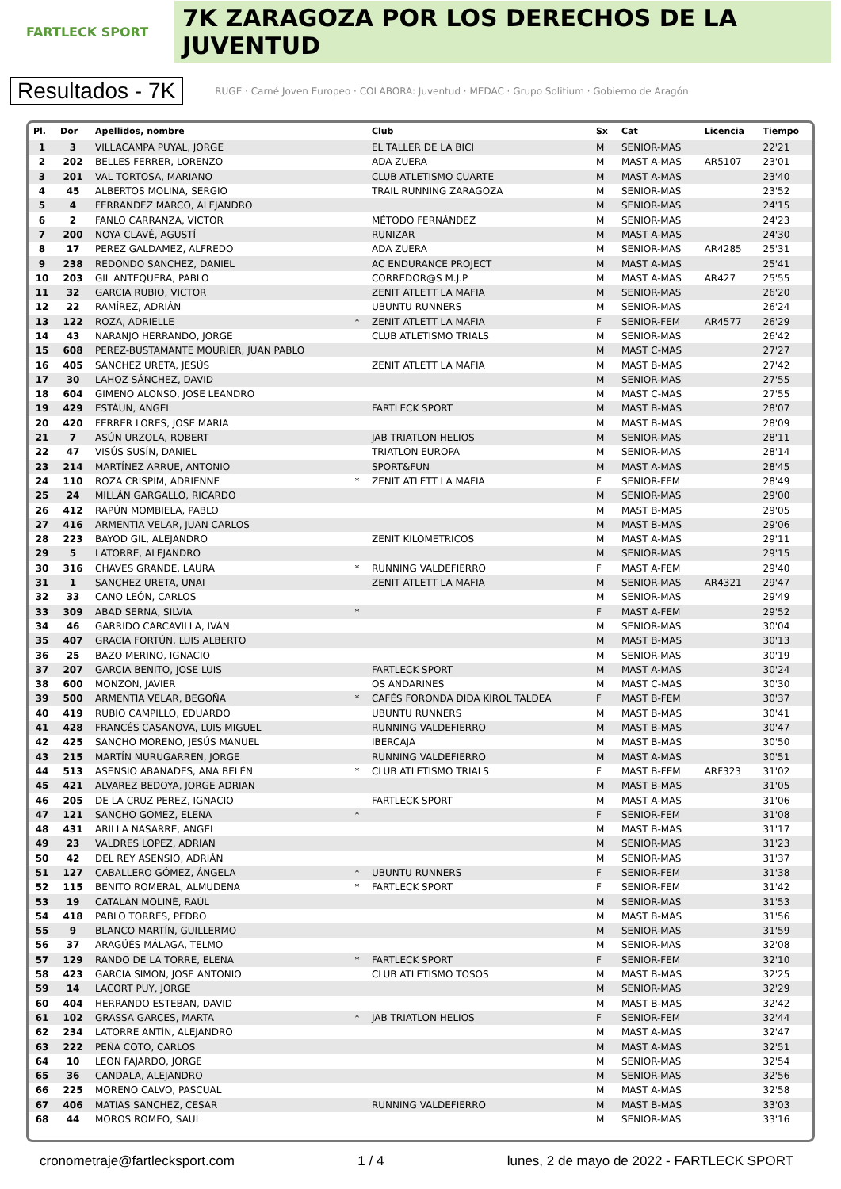FARTLECK SPORT
7K ZARAGOZA POR LOS DERECHOS DE LA JUVENTUD
Resultados - 7K
RUGE · Carné Joven Europeo · COLABORA: Juventud · MEDAC · Grupo Solitium · Gobierno de Aragón
| Pl. | Dor | Apellidos, nombre | | Club | Sx | Cat | Licencia | Tiempo |
| --- | --- | --- | --- | --- | --- | --- | --- | --- |
| 1 | 3 | VILLACAMPA PUYAL, JORGE | | EL TALLER DE LA BICI | M | SENIOR-MAS | | 22'21 |
| 2 | 202 | BELLES FERRER, LORENZO | | ADA ZUERA | M | MAST A-MAS | AR5107 | 23'01 |
| 3 | 201 | VAL TORTOSA, MARIANO | | CLUB ATLETISMO CUARTE | M | MAST A-MAS | | 23'40 |
| 4 | 45 | ALBERTOS MOLINA, SERGIO | | TRAIL RUNNING ZARAGOZA | M | SENIOR-MAS | | 23'52 |
| 5 | 4 | FERRANDEZ MARCO, ALEJANDRO | | | M | SENIOR-MAS | | 24'15 |
| 6 | 2 | FANLO CARRANZA, VICTOR | | MÉTODO FERNÁNDEZ | M | SENIOR-MAS | | 24'23 |
| 7 | 200 | NOYA CLAVÉ, AGUSTÍ | | RUNIZAR | M | MAST A-MAS | | 24'30 |
| 8 | 17 | PEREZ GALDAMEZ, ALFREDO | | ADA ZUERA | M | SENIOR-MAS | AR4285 | 25'31 |
| 9 | 238 | REDONDO SANCHEZ, DANIEL | | AC ENDURANCE PROJECT | M | MAST A-MAS | | 25'41 |
| 10 | 203 | GIL ANTEQUERA, PABLO | | CORREDOR@S M.J.P | M | MAST A-MAS | AR427 | 25'55 |
| 11 | 32 | GARCIA RUBIO, VICTOR | | ZENIT ATLETT LA MAFIA | M | SENIOR-MAS | | 26'20 |
| 12 | 22 | RAMÍREZ, ADRIÁN | | UBUNTU RUNNERS | M | SENIOR-MAS | | 26'24 |
| 13 | 122 | ROZA, ADRIELLE | * | ZENIT ATLETT LA MAFIA | F | SENIOR-FEM | AR4577 | 26'29 |
| 14 | 43 | NARANJO HERRANDO, JORGE | | CLUB ATLETISMO TRIALS | M | SENIOR-MAS | | 26'42 |
| 15 | 608 | PEREZ-BUSTAMANTE MOURIER, JUAN PABLO | | | M | MAST C-MAS | | 27'27 |
| 16 | 405 | SÁNCHEZ URETA, JESÚS | | ZENIT ATLETT LA MAFIA | M | MAST B-MAS | | 27'42 |
| 17 | 30 | LAHOZ SÁNCHEZ, DAVID | | | M | SENIOR-MAS | | 27'55 |
| 18 | 604 | GIMENO ALONSO, JOSE LEANDRO | | | M | MAST C-MAS | | 27'55 |
| 19 | 429 | ESTÁUN, ANGEL | | FARTLECK SPORT | M | MAST B-MAS | | 28'07 |
| 20 | 420 | FERRER LORES, JOSE MARIA | | | M | MAST B-MAS | | 28'09 |
| 21 | 7 | ASÚN URZOLA, ROBERT | | JAB TRIATLON HELIOS | M | SENIOR-MAS | | 28'11 |
| 22 | 47 | VISÚS SUSÍN, DANIEL | | TRIATLON EUROPA | M | SENIOR-MAS | | 28'14 |
| 23 | 214 | MARTÍNEZ ARRUE, ANTONIO | | SPORT&FUN | M | MAST A-MAS | | 28'45 |
| 24 | 110 | ROZA CRISPIM, ADRIENNE | * | ZENIT ATLETT LA MAFIA | F | SENIOR-FEM | | 28'49 |
| 25 | 24 | MILLÁN GARGALLO, RICARDO | | | M | SENIOR-MAS | | 29'00 |
| 26 | 412 | RAPÚN MOMBIELA, PABLO | | | M | MAST B-MAS | | 29'05 |
| 27 | 416 | ARMENTIA VELAR, JUAN CARLOS | | | M | MAST B-MAS | | 29'06 |
| 28 | 223 | BAYOD GIL, ALEJANDRO | | ZENIT KILOMETRICOS | M | MAST A-MAS | | 29'11 |
| 29 | 5 | LATORRE, ALEJANDRO | | | M | SENIOR-MAS | | 29'15 |
| 30 | 316 | CHAVES GRANDE, LAURA | * | RUNNING VALDEFIERRO | F | MAST A-FEM | | 29'40 |
| 31 | 1 | SANCHEZ URETA, UNAI | | ZENIT ATLETT LA MAFIA | M | SENIOR-MAS | AR4321 | 29'47 |
| 32 | 33 | CANO LEÓN, CARLOS | | | M | SENIOR-MAS | | 29'49 |
| 33 | 309 | ABAD SERNA, SILVIA | * | | F | MAST A-FEM | | 29'52 |
| 34 | 46 | GARRIDO CARCAVILLA, IVÁN | | | M | SENIOR-MAS | | 30'04 |
| 35 | 407 | GRACIA FORTÚN, LUIS ALBERTO | | | M | MAST B-MAS | | 30'13 |
| 36 | 25 | BAZO MERINO, IGNACIO | | | M | SENIOR-MAS | | 30'19 |
| 37 | 207 | GARCIA BENITO, JOSE LUIS | | FARTLECK SPORT | M | MAST A-MAS | | 30'24 |
| 38 | 600 | MONZON, JAVIER | | OS ANDARINES | M | MAST C-MAS | | 30'30 |
| 39 | 500 | ARMENTIA VELAR, BEGOÑA | * | CAFÉS FORONDA DIDA KIROL TALDEA | F | MAST B-FEM | | 30'37 |
| 40 | 419 | RUBIO CAMPILLO, EDUARDO | | UBUNTU RUNNERS | M | MAST B-MAS | | 30'41 |
| 41 | 428 | FRANCÉS CASANOVA, LUIS MIGUEL | | RUNNING VALDEFIERRO | M | MAST B-MAS | | 30'47 |
| 42 | 425 | SANCHO MORENO, JESÚS MANUEL | | IBERCAJA | M | MAST B-MAS | | 30'50 |
| 43 | 215 | MARTÍN MURUGARREN, JORGE | | RUNNING VALDEFIERRO | M | MAST A-MAS | | 30'51 |
| 44 | 513 | ASENSIO ABANADES, ANA BELÉN | * | CLUB ATLETISMO TRIALS | F | MAST B-FEM | ARF323 | 31'02 |
| 45 | 421 | ALVAREZ BEDOYA, JORGE ADRIAN | | | M | MAST B-MAS | | 31'05 |
| 46 | 205 | DE LA CRUZ PEREZ, IGNACIO | | FARTLECK SPORT | M | MAST A-MAS | | 31'06 |
| 47 | 121 | SANCHO GOMEZ, ELENA | * | | F | SENIOR-FEM | | 31'08 |
| 48 | 431 | ARILLA NASARRE, ANGEL | | | M | MAST B-MAS | | 31'17 |
| 49 | 23 | VALDRES LOPEZ, ADRIAN | | | M | SENIOR-MAS | | 31'23 |
| 50 | 42 | DEL REY ASENSIO, ADRIÁN | | | M | SENIOR-MAS | | 31'37 |
| 51 | 127 | CABALLERO GÓMEZ, ÁNGELA | * | UBUNTU RUNNERS | F | SENIOR-FEM | | 31'38 |
| 52 | 115 | BENITO ROMERAL, ALMUDENA | * | FARTLECK SPORT | F | SENIOR-FEM | | 31'42 |
| 53 | 19 | CATALÁN MOLINÉ, RAÚL | | | M | SENIOR-MAS | | 31'53 |
| 54 | 418 | PABLO TORRES, PEDRO | | | M | MAST B-MAS | | 31'56 |
| 55 | 9 | BLANCO MARTÍN, GUILLERMO | | | M | SENIOR-MAS | | 31'59 |
| 56 | 37 | ARAGÜÉS MÁLAGA, TELMO | | | M | SENIOR-MAS | | 32'08 |
| 57 | 129 | RANDO DE LA TORRE, ELENA | * | FARTLECK SPORT | F | SENIOR-FEM | | 32'10 |
| 58 | 423 | GARCIA SIMON, JOSE ANTONIO | | CLUB ATLETISMO TOSOS | M | MAST B-MAS | | 32'25 |
| 59 | 14 | LACORT PUY, JORGE | | | M | SENIOR-MAS | | 32'29 |
| 60 | 404 | HERRANDO ESTEBAN, DAVID | | | M | MAST B-MAS | | 32'42 |
| 61 | 102 | GRASSA GARCES, MARTA | * | JAB TRIATLON HELIOS | F | SENIOR-FEM | | 32'44 |
| 62 | 234 | LATORRE ANTÍN, ALEJANDRO | | | M | MAST A-MAS | | 32'47 |
| 63 | 222 | PEÑA COTO, CARLOS | | | M | MAST A-MAS | | 32'51 |
| 64 | 10 | LEON FAJARDO, JORGE | | | M | SENIOR-MAS | | 32'54 |
| 65 | 36 | CANDALA, ALEJANDRO | | | M | SENIOR-MAS | | 32'56 |
| 66 | 225 | MORENO CALVO, PASCUAL | | | M | MAST A-MAS | | 32'58 |
| 67 | 406 | MATIAS SANCHEZ, CESAR | | RUNNING VALDEFIERRO | M | MAST B-MAS | | 33'03 |
| 68 | 44 | MOROS ROMEO, SAUL | | | M | SENIOR-MAS | | 33'16 |
cronometraje@fartlecksport.com 1 / 4 lunes, 2 de mayo de 2022 - FARTLECK SPORT